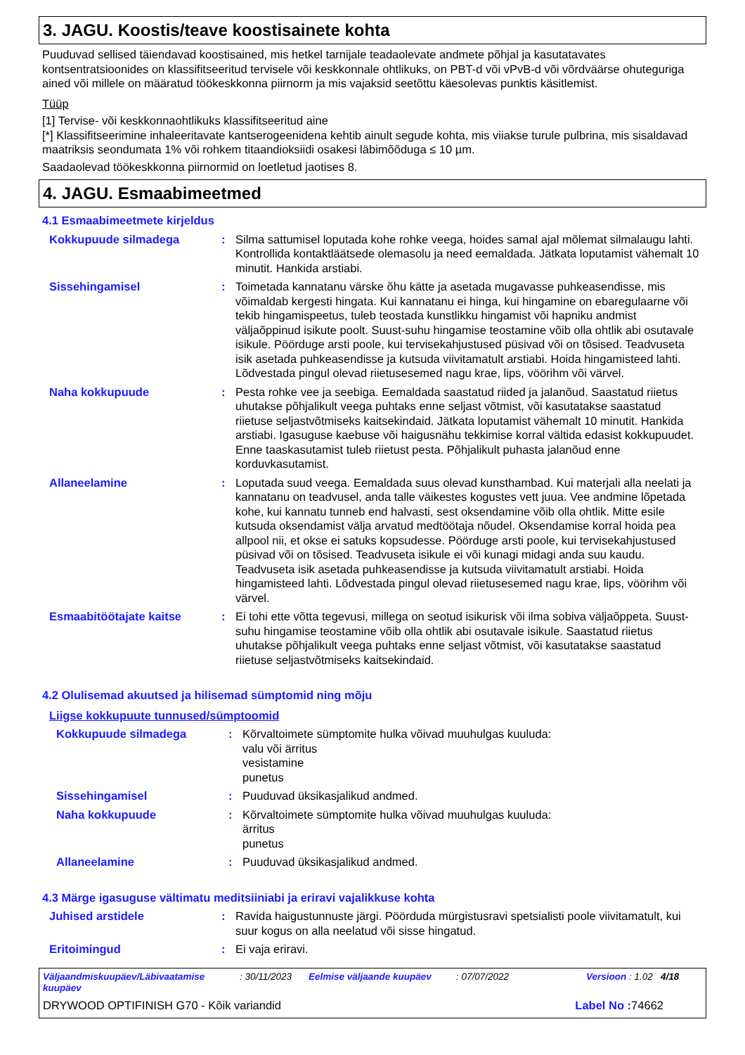3. JAGU. Koostis/teave koostisainete kohta
Puuduvad sellised täiendavad koostisained, mis hetkel tarnijale teadaolevate andmete põhjal ja kasutatavates kontsentratsioonides on klassifitseeritud tervisele või keskkonnale ohtlikuks, on PBT-d või vPvB-d või võrdväärse ohuteguriga ained või millele on määratud töökeskkonna piirnorm ja mis vajaksid seetõttu käesolevas punktis käsitlemist.
Tüüp
[1] Tervise- või keskkonnaohtlikuks klassifitseeritud aine
[*] Klassifitseerimine inhaleeritavate kantserogeenidena kehtib ainult segude kohta, mis viiakse turule pulbrina, mis sisaldavad maatriksis seondumata 1% või rohkem titaandioksiidi osakesi läbimõõduga ≤ 10 µm.
Saadaolevad töökeskkonna piirnormid on loetletud jaotises 8.
4. JAGU. Esmaabimeetmed
4.1 Esmaabimeetmete kirjeldus
Kokkupuude silmadega : Silma sattumisel loputada kohe rohke veega, hoides samal ajal mõlemat silmalaugu lahti. Kontrollida kontaktläätsede olemasolu ja need eemaldada. Jätkata loputamist vähemalt 10 minutit. Hankida arstiabi.
Sissehingamisel : Toimetada kannatanu värske õhu kätte ja asetada mugavasse puhkeasendisse, mis võimaldab kergesti hingata. Kui kannatanu ei hinga, kui hingamine on ebaregulaarne või tekib hingamispeetus, tuleb teostada kunstlikku hingamist või hapniku andmist väljaõppinud isikute poolt. Suust-suhu hingamise teostamine võib olla ohtlik abi osutavale isikule. Pöörduge arsti poole, kui tervisekahjustused püsivad või on tõsised. Teadvuseta isik asetada puhkeasendisse ja kutsuda viivitamatult arstiabi. Hoida hingamisteed lahti. Lõdvestada pingul olevad riietusesemed nagu krae, lips, vöörihm või värvel.
Naha kokkupuude : Pesta rohke vee ja seebiga. Eemaldada saastatud riided ja jalanõud. Saastatud riietus uhutakse põhjalikult veega puhtaks enne seljast võtmist, või kasutatakse saastatud riietuse seljastvõtmiseks kaitsekindaid. Jätkata loputamist vähemalt 10 minutit. Hankida arstiabi. Igasuguse kaebuse või haigusnähu tekkimise korral vältida edasist kokkupuudet. Enne taaskasutamist tuleb riietust pesta. Põhjalikult puhasta jalanõud enne korduvkasutamist.
Allaneelamine : Loputada suud veega. Eemaldada suus olevad kunsthambad. Kui materjali alla neelati ja kannatanu on teadvusel, anda talle väikestes kogustes vett juua. Vee andmine lõpetada kohe, kui kannatu tunneb end halvasti, sest oksendamine võib olla ohtlik. Mitte esile kutsuda oksendamist välja arvatud medtöötaja nõudel. Oksendamise korral hoida pea allpool nii, et okse ei satuks kopsudesse. Pöörduge arsti poole, kui tervisekahjustused püsivad või on tõsised. Teadvuseta isikule ei või kunagi midagi anda suu kaudu. Teadvuseta isik asetada puhkeasendisse ja kutsuda viivitamatult arstiabi. Hoida hingamisteed lahti. Lõdvestada pingul olevad riietusesemed nagu krae, lips, vöörihm või värvel.
Esmaabitöötajate kaitse : Ei tohi ette võtta tegevusi, millega on seotud isikurisk või ilma sobiva väljaõppeta. Suust-suhu hingamise teostamine võib olla ohtlik abi osutavale isikule. Saastatud riietus uhutakse põhjalikult veega puhtaks enne seljast võtmist, või kasutatakse saastatud riietuse seljastvõtmiseks kaitsekindaid.
4.2 Olulisemad akuutsed ja hilisemad sümptomid ning mõju
Liigse kokkupuute tunnused/sümptoomid
Kokkupuude silmadega : Kõrvaltoimete sümptomite hulka võivad muuhulgas kuuluda:
valu või ärritus
vesistamine
punetus
Sissehingamisel : Puuduvad üksikasjalikud andmed.
Naha kokkupuude : Kõrvaltoimete sümptomite hulka võivad muuhulgas kuuluda:
ärritus
punetus
Allaneelamine : Puuduvad üksikasjalikud andmed.
4.3 Märge igasuguse vältimatu meditsiiniabi ja eriravi vajalikkuse kohta
Juhised arstidele : Ravida haigustunnuste järgi. Pöörduda mürgistusravi spetsialisti poole viivitamatult, kui suur kogus on alla neelatud või sisse hingatud.
Eritoimingud : Ei vaja eriravi.
Väljaandmiskuupäev/Läbivaatamise kuupäev: 30/11/2023 Eelmise väljaande kuupäev: 07/07/2022 Versioon : 1.02 4/18
DRYWOOD OPTIFINISH G70 - Kõik variandid Label No : 74662